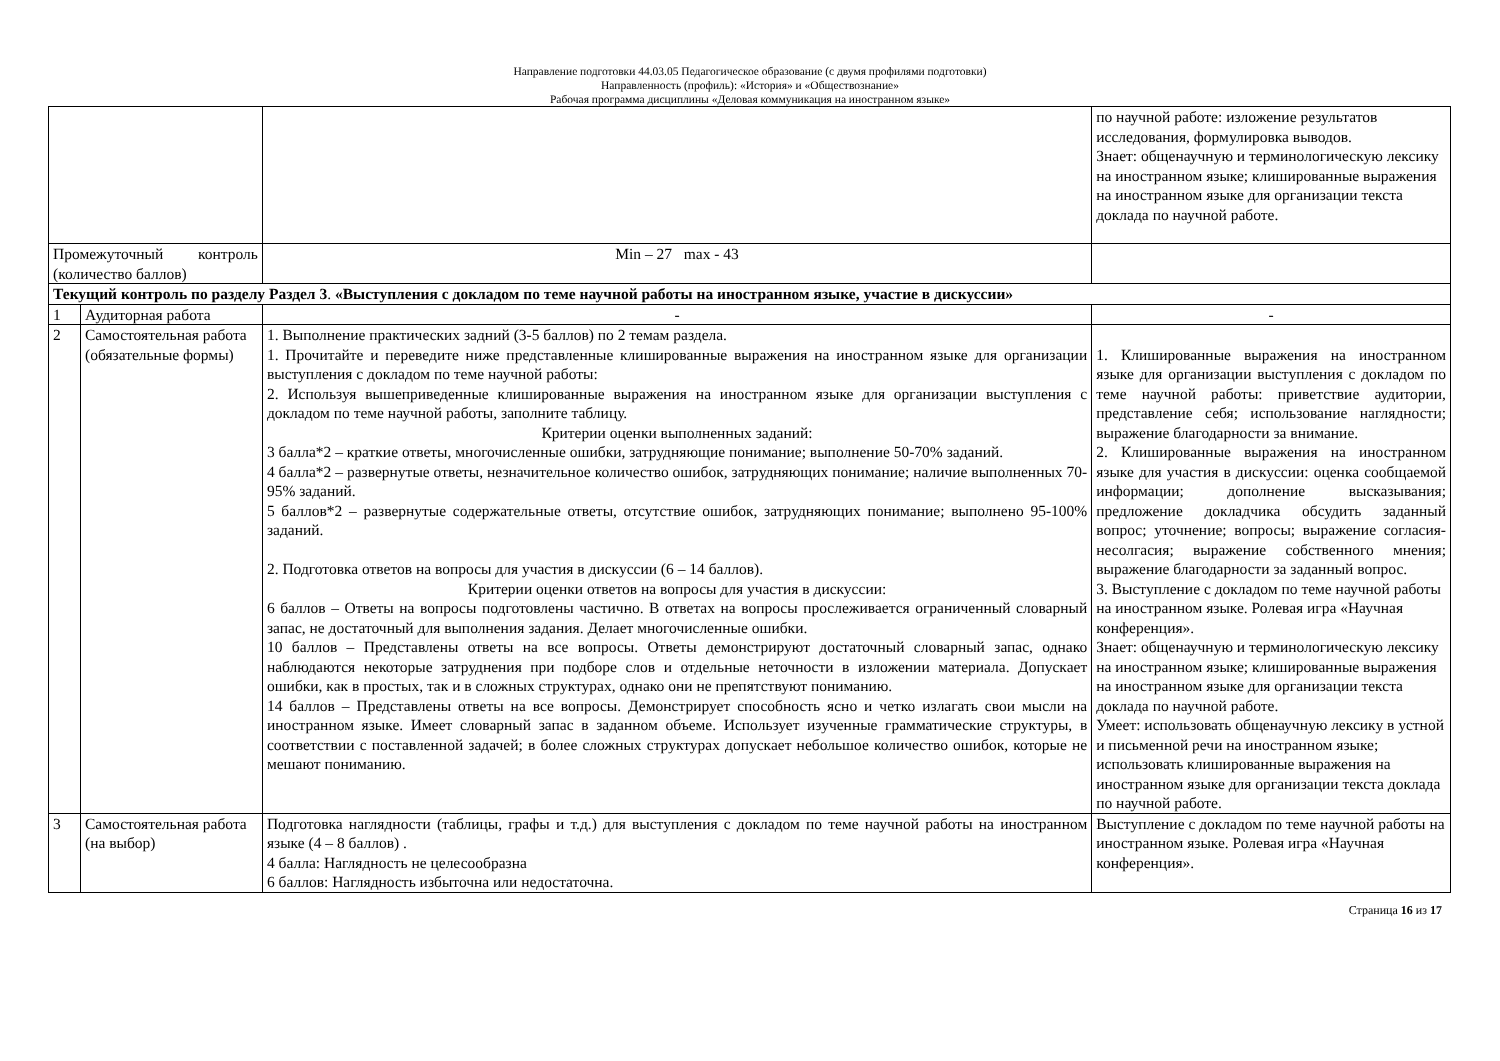Направление подготовки 44.03.05 Педагогическое образование (с двумя профилями подготовки)
Направленность (профиль): «История» и «Обществознание»
Рабочая программа дисциплины «Деловая коммуникация на иностранном языке»
| | | | по научной работе: изложение результатов исследования, формулировка выводов. Знает: общенаучную и терминологическую лексику на иностранном языке; клишированные выражения на иностранном языке для организации текста доклада по научной работе. |
| Промежуточный контроль (количество баллов) | | Min – 27 max - 43 | |
| Текущий контроль по разделу Раздел 3 . «Выступления с докладом по теме научной работы на иностранном языке, участие в дискуссии» | | | |
| 1 | Аудиторная работа | - | - |
| 2 | Самостоятельная работа (обязательные формы) | 1. Выполнение практических задний (3-5 баллов) по 2 темам раздела. 1. Прочитайте и переведите ниже представленные клишированные выражения на иностранном языке для организации выступления с докладом по теме научной работы: 2. Используя вышеприведенные клишированные выражения на иностранном языке для организации выступления с докладом по теме научной работы, заполните таблицу. Критерии оценки выполненных заданий: 3 балла*2 – краткие ответы, многочисленные ошибки, затрудняющие понимание; выполнение 50-70% заданий. 4 балла*2 – развернутые ответы, незначительное количество ошибок, затрудняющих понимание; наличие выполненных 70-95% заданий. 5 баллов*2 – развернутые содержательные ответы, отсутствие ошибок, затрудняющих понимание; выполнено 95-100% заданий. 2. Подготовка ответов на вопросы для участия в дискуссии (6 – 14 баллов). Критерии оценки ответов на вопросы для участия в дискуссии: 6 баллов – Ответы на вопросы подготовлены частично. В ответах на вопросы прослеживается ограниченный словарный запас, не достаточный для выполнения задания. Делает многочисленные ошибки. 10 баллов – Представлены ответы на все вопросы. Ответы демонстрируют достаточный словарный запас, однако наблюдаются некоторые затруднения при подборе слов и отдельные неточности в изложении материала. Допускает ошибки, как в простых, так и в сложных структурах, однако они не препятствуют пониманию. 14 баллов – Представлены ответы на все вопросы. Демонстрирует способность ясно и четко излагать свои мысли на иностранном языке. Имеет словарный запас в заданном объеме. Использует изученные грамматические структуры, в соответствии с поставленной задачей; в более сложных структурах допускает небольшое количество ошибок, которые не мешают пониманию. | 1. Клишированные выражения на иностранном языке для организации выступления с докладом по теме научной работы: приветствие аудитории, представление себя; использование наглядности; выражение благодарности за внимание. 2. Клишированные выражения на иностранном языке для участия в дискуссии: оценка сообщаемой информации; дополнение высказывания; предложение докладчика обсудить заданный вопрос; уточнение; вопросы; выражение согласия-несолгасия; выражение собственного мнения; выражение благодарности за заданный вопрос. 3. Выступление с докладом по теме научной работы на иностранном языке. Ролевая игра «Научная конференция». Знает: общенаучную и терминологическую лексику на иностранном языке; клишированные выражения на иностранном языке для организации текста доклада по научной работе. Умеет: использовать общенаучную лексику в устной и письменной речи на иностранном языке; использовать клишированные выражения на иностранном языке для организации текста доклада по научной работе. |
| 3 | Самостоятельная работа (на выбор) | Подготовка наглядности (таблицы, графы и т.д.) для выступления с докладом по теме научной работы на иностранном языке (4 – 8 баллов) . 4 балла: Наглядность не целесообразна 6 баллов: Наглядность избыточна или недостаточна. | Выступление с докладом по теме научной работы на иностранном языке. Ролевая игра «Научная конференция». |
Страница 16 из 17